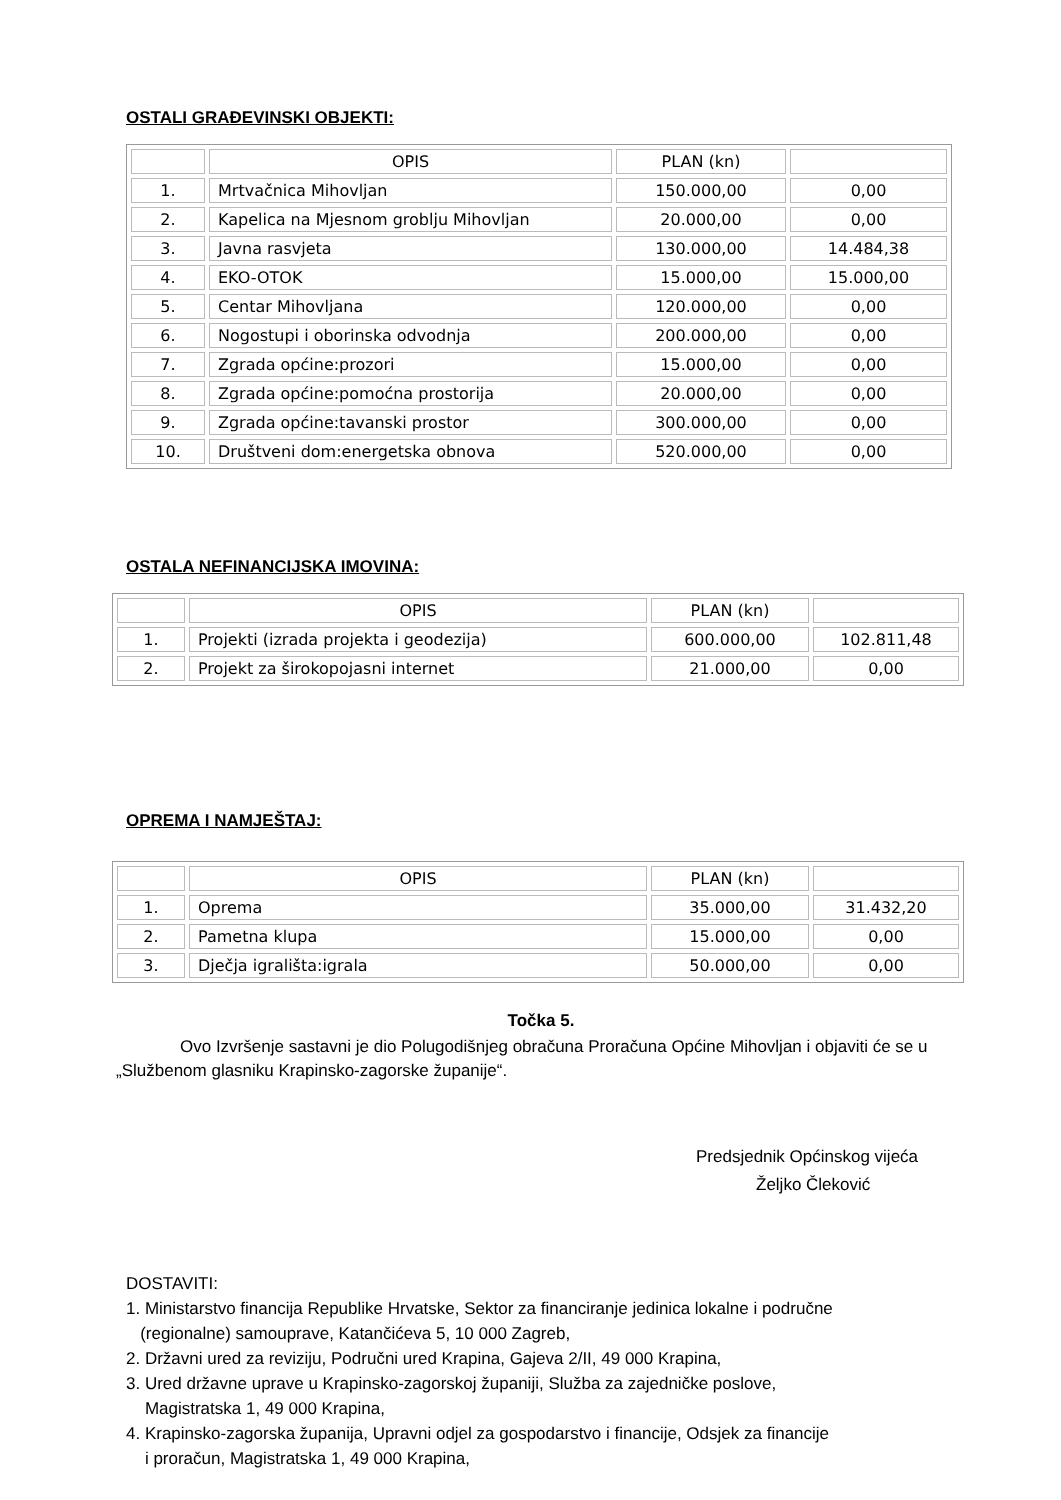OSTALI GRAĐEVINSKI OBJEKTI:
| | OPIS | PLAN (kn) | |
| --- | --- | --- | --- |
| 1. | Mrtvačnica Mihovljan | 150.000,00 | 0,00 |
| 2. | Kapelica na Mjesnom groblju Mihovljan | 20.000,00 | 0,00 |
| 3. | Javna rasvjeta | 130.000,00 | 14.484,38 |
| 4. | EKO-OTOK | 15.000,00 | 15.000,00 |
| 5. | Centar Mihovljana | 120.000,00 | 0,00 |
| 6. | Nogostupi i oborinska odvodnja | 200.000,00 | 0,00 |
| 7. | Zgrada općine:prozori | 15.000,00 | 0,00 |
| 8. | Zgrada općine:pomoćna prostorija | 20.000,00 | 0,00 |
| 9. | Zgrada općine:tavanski prostor | 300.000,00 | 0,00 |
| 10. | Društveni dom:energetska obnova | 520.000,00 | 0,00 |
OSTALA NEFINANCIJSKA IMOVINA:
| | OPIS | PLAN (kn) | |
| --- | --- | --- | --- |
| 1. | Projekti (izrada projekta i geodezija) | 600.000,00 | 102.811,48 |
| 2. | Projekt za širokopojasni internet | 21.000,00 | 0,00 |
OPREMA I NAMJEŠTAJ:
| | OPIS | PLAN (kn) | |
| --- | --- | --- | --- |
| 1. | Oprema | 35.000,00 | 31.432,20 |
| 2. | Pametna klupa | 15.000,00 | 0,00 |
| 3. | Dječja igrališta:igrala | 50.000,00 | 0,00 |
Točka 5.
Ovo Izvršenje sastavni je dio Polugodišnjeg obračuna Proračuna Općine Mihovljan i objaviti će se u „Službenom glasniku Krapinsko-zagorske županije“.
Predsjednik Općinskog vijeća
Željko Čleković
DOSTAVITI:
1. Ministarstvo financija Republike Hrvatske, Sektor za financiranje jedinica lokalne i područne
(regionalne) samouprave, Katančićeva 5, 10 000 Zagreb,
2. Državni ured za reviziju, Područni ured Krapina, Gajeva 2/II, 49 000 Krapina,
3. Ured državne uprave u Krapinsko-zagorskoj županiji, Služba za zajedničke poslove,
Magistratska 1, 49 000 Krapina,
4. Krapinsko-zagorska županija, Upravni odjel za gospodarstvo i financije, Odsjek za financije
i proračun, Magistratska 1, 49 000 Krapina,